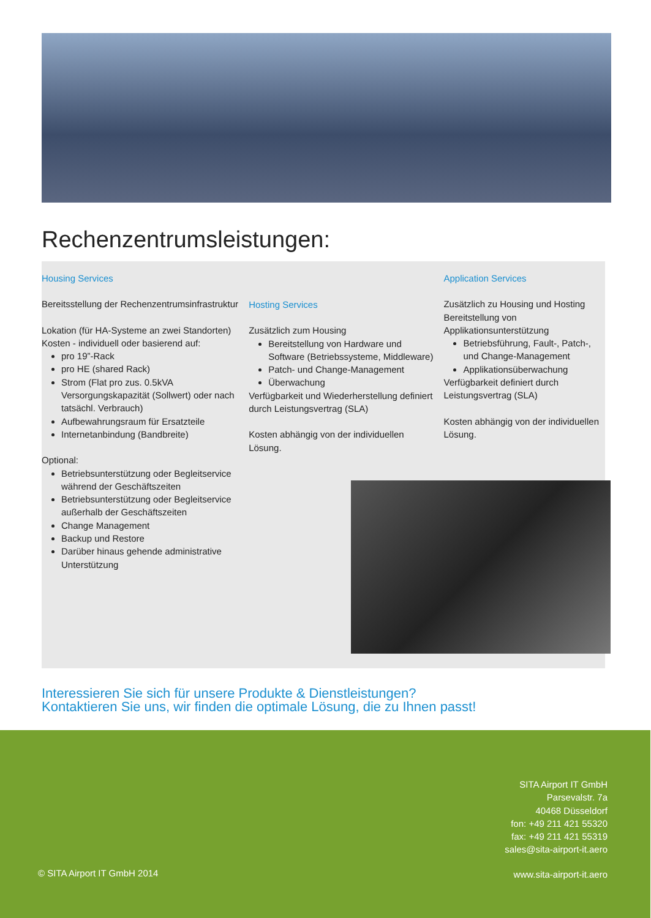Rechenzentrumsleistungen:
Housing Services
Bereitsstellung der Rechenzentrumsinfrastruktur
Lokation (für HA-Systeme an zwei Standorten)
Kosten - individuell oder basierend auf:
pro 19”-Rack
pro HE (shared Rack)
Strom (Flat pro zus. 0.5kVA Versorgungskapazität (Sollwert) oder nach tatsächl. Verbrauch)
Aufbewahrungsraum für Ersatzteile
Internetanbindung (Bandbreite)
Optional:
Betriebsunterstützung oder Begleitservice während der Geschäftszeiten
Betriebsunterstützung oder Begleitservice außerhalb der Geschäftszeiten
Change Management
Backup und Restore
Darüber hinaus gehende administrative Unterstützung
Hosting Services
Zusätzlich zum Housing
Bereitstellung von Hardware und Software (Betriebssysteme, Middleware)
Patch- und Change-Management
Überwachung
Verfügbarkeit und Wiederherstellung definiert durch Leistungsvertrag (SLA)
Kosten abhängig von der individuellen Lösung.
Application Services
Zusätzlich zu Housing und Hosting Bereitstellung von Applikationsunterstützung
Betriebsführung, Fault-, Patch-, und Change-Management
Applikationsüberwachung
Verfügbarkeit definiert durch Leistungsvertrag (SLA)
Kosten abhängig von der individuellen Lösung.
Interessieren Sie sich für unsere Produkte & Dienstleistungen?
Kontaktieren Sie uns, wir finden die optimale Lösung, die zu Ihnen passt!
SITA Airport IT GmbH
Parsevalstr. 7a
40468 Düsseldorf
fon: +49 211 421 55320
fax: +49 211 421 55319
sales@sita-airport-it.aero
© SITA Airport IT GmbH 2014 www.sita-airport-it.aero